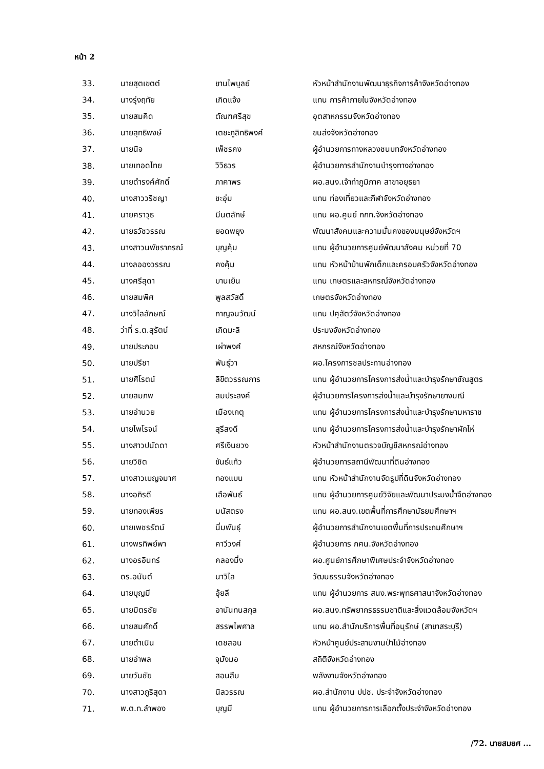หน้า 2
| 33. | นายสุตเขตต์ | ขานไพบูลย์ | หัวหน้าสำนักงานพัฒนาธุรกิจการค้าจังหวัดอ่างทอง |
| 34. | นางรุ่งฤทัย | เกิดแจ้ง | แทน การค้าภายในจังหวัดอ่างทอง |
| 35. | นายสมคิด | ตัณฑศรีสุข | อุตสาหกรรมจังหวัดอ่างทอง |
| 36. | นายสุทธิพงษ์ | เตชะภูสิทธิพงศ์ | ขนส่งจังหวัดอ่างทอง |
| 37. | นายนิจ | เพ็ชรคง | ผู้อำนวยการทางหลวงชนบทจังหวัดอ่างทอง |
| 38. | นายเทอดไทย | วิวิธวร | ผู้อำนวยการสำนักงานบำรุงทางอ่างทอง |
| 39. | นายดำรงค์ศักดิ์ | ภาคาพร | ผอ.สนง.เจ้าท่าภูมิภาค สาขาอยุธยา |
| 40. | นางสาววริชญา | ชะอุ่ม | แทน ท่องเที่ยวและกีฬาจังหวัดอ่างทอง |
| 41. | นายศราวุธ | มีนตลักษ์ | แทน ผอ.ศูนย์ กกท.จังหวัดอ่างทอง |
| 42. | นายธวัชวรรณ | ยอดพยุง | พัฒนาสังคมและความมั่นคงของมนุษย์จังหวัดฯ |
| 43. | นางสาวนพัชราภรณ์ | บุญคุ้ม | แทน ผู้อำนวยการศูนย์พัฒนาสังคม หน่วยที่ 70 |
| 44. | นางลอองวรรณ | คงคุ้ม | แทน หัวหน้าบ้านพักเด็กและครอบครัวจังหวัดอ่างทอง |
| 45. | นางศรีสุดา | บานเย็น | แทน เกษตรและสหกรณ์จังหวัดอ่างทอง |
| 46. | นายสมพิศ | พูลสวัสดิ์ | เกษตรจังหวัดอ่างทอง |
| 47. | นางวิไลลักษณ์ | กาญจนวัฒน์ | แทน ปศุสัตว์จังหวัดอ่างทอง |
| 48. | ว่าที่ ร.ต.สุรัตน์ | เกิดมะลิ | ประมงจังหวัดอ่างทอง |
| 49. | นายประกอบ | เผ่าพงศ์ | สหกรณ์จังหวัดอ่างทอง |
| 50. | นายปรีชา | พันธุ์วา | ผอ.โครงการชลประทานอ่างทอง |
| 51. | นายศิโรตน์ | ลิขิตวรรณการ | แทน ผู้อำนวยการโครงการส่งน้ำและบำรุงรักษาชัณสูตร |
| 52. | นายสมภพ | สมประสงค์ | ผู้อำนวยการโครงการส่งน้ำและบำรุงรักษายางมณี |
| 53. | นายอำนวย | เมืองเกตุ | แทน ผู้อำนวยการโครงการส่งน้ำและบำรุงรักษามหาราช |
| 54. | นายไพโรจน์ | สุรีสงดี | แทน ผู้อำนวยการโครงการส่งน้ำและบำรุงรักษาผักไห่ |
| 55. | นางสาวปนัดดา | ศรีเงินยวง | หัวหน้าสำนักงานตรวจบัญชีสหกรณ์อ่างทอง |
| 56. | นายวิชิต | ขันธ์แก้ว | ผู้อำนวยการสถานีพัฒนาที่ดินอ่างทอง |
| 57. | นางสาวเบญจมาศ | ทองแบน | แทน หัวหน้าสำนักงานจัดรูปที่ดินจังหวัดอ่างทอง |
| 58. | นางอภิรดี | เสือพันธ์ | แทน ผู้อำนวยการศูนย์วิจัยและพัฒนาประมงน้ำจืดอ่างทอง |
| 59. | นายทองเพียร | มนัสตรง | แทน ผอ.สนง.เขตพื้นที่การศึกษามัธยมศึกษาฯ |
| 60. | นายเพชรรัตน์ | นิ่มพันธุ์ | ผู้อำนวยการสำนักงานเขตพื้นที่การประถมศึกษาฯ |
| 61. | นางพรทิพย์พา | คาวีวงศ์ | ผู้อำนวยการ กศน.จังหวัดอ่างทอง |
| 62. | นางอรอินทร์ | คลองมิ่ง | ผอ.ศูนย์การศึกษาพิเศษประจำจังหวัดอ่างทอง |
| 63. | ดร.อนันต์ | นาวิไล | วัฒนธรรมจังหวัดอ่างทอง |
| 64. | นายบุญมี | อุ้ยลี | แทน ผู้อำนวยการ สนง.พระพุทธศาสนาจังหวัดอ่างทอง |
| 65. | นายมิตรชัย | อานันทนสกุล | ผอ.สนง.ทรัพยากรธรรมชาติและสิ่งแวดล้อมจังหวัดฯ |
| 66. | นายสมศักดิ์ | สรรพไพศาล | แทน ผอ.สำนักบริการพื้นที่อนุรักษ์ (สาขาสระบุรี) |
| 67. | นายดำเนิน | เดชสอน | หัวหน้าศูนย์ประสานงานป่าไม้อ่างทอง |
| 68. | นายอำพล | จุมังมอ | สถิติจังหวัดอ่างทอง |
| 69. | นายวันชัย | สอนสืบ | พลังงานจังหวัดอ่างทอง |
| 70. | นางสาวภูริสุดา | นิลวรรณ | ผอ.สำนักงาน ปปช. ประจำจังหวัดอ่างทอง |
| 71. | พ.ต.ท.ลำพอง | บุญมี | แทน ผู้อำนวยการการเลือกตั้งประจำจังหวัดอ่างทอง |
/72. นายสมยศ ...